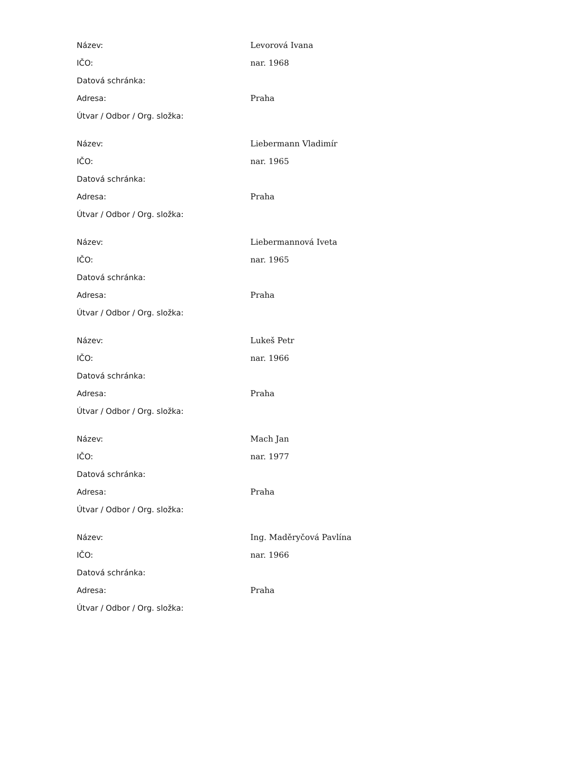| Název: | Levorová Ivana |
| IČO: | nar. 1968 |
| Datová schránka: | |
| Adresa: | Praha |
| Útvar / Odbor / Org. složka: | |
| Název: | Liebermann Vladimír |
| IČO: | nar. 1965 |
| Datová schránka: | |
| Adresa: | Praha |
| Útvar / Odbor / Org. složka: | |
| Název: | Liebermannová Iveta |
| IČO: | nar. 1965 |
| Datová schránka: | |
| Adresa: | Praha |
| Útvar / Odbor / Org. složka: | |
| Název: | Lukeš Petr |
| IČO: | nar. 1966 |
| Datová schránka: | |
| Adresa: | Praha |
| Útvar / Odbor / Org. složka: | |
| Název: | Mach Jan |
| IČO: | nar. 1977 |
| Datová schránka: | |
| Adresa: | Praha |
| Útvar / Odbor / Org. složka: | |
| Název: | Ing. Maděryčová Pavlína |
| IČO: | nar. 1966 |
| Datová schránka: | |
| Adresa: | Praha |
| Útvar / Odbor / Org. složka: | |